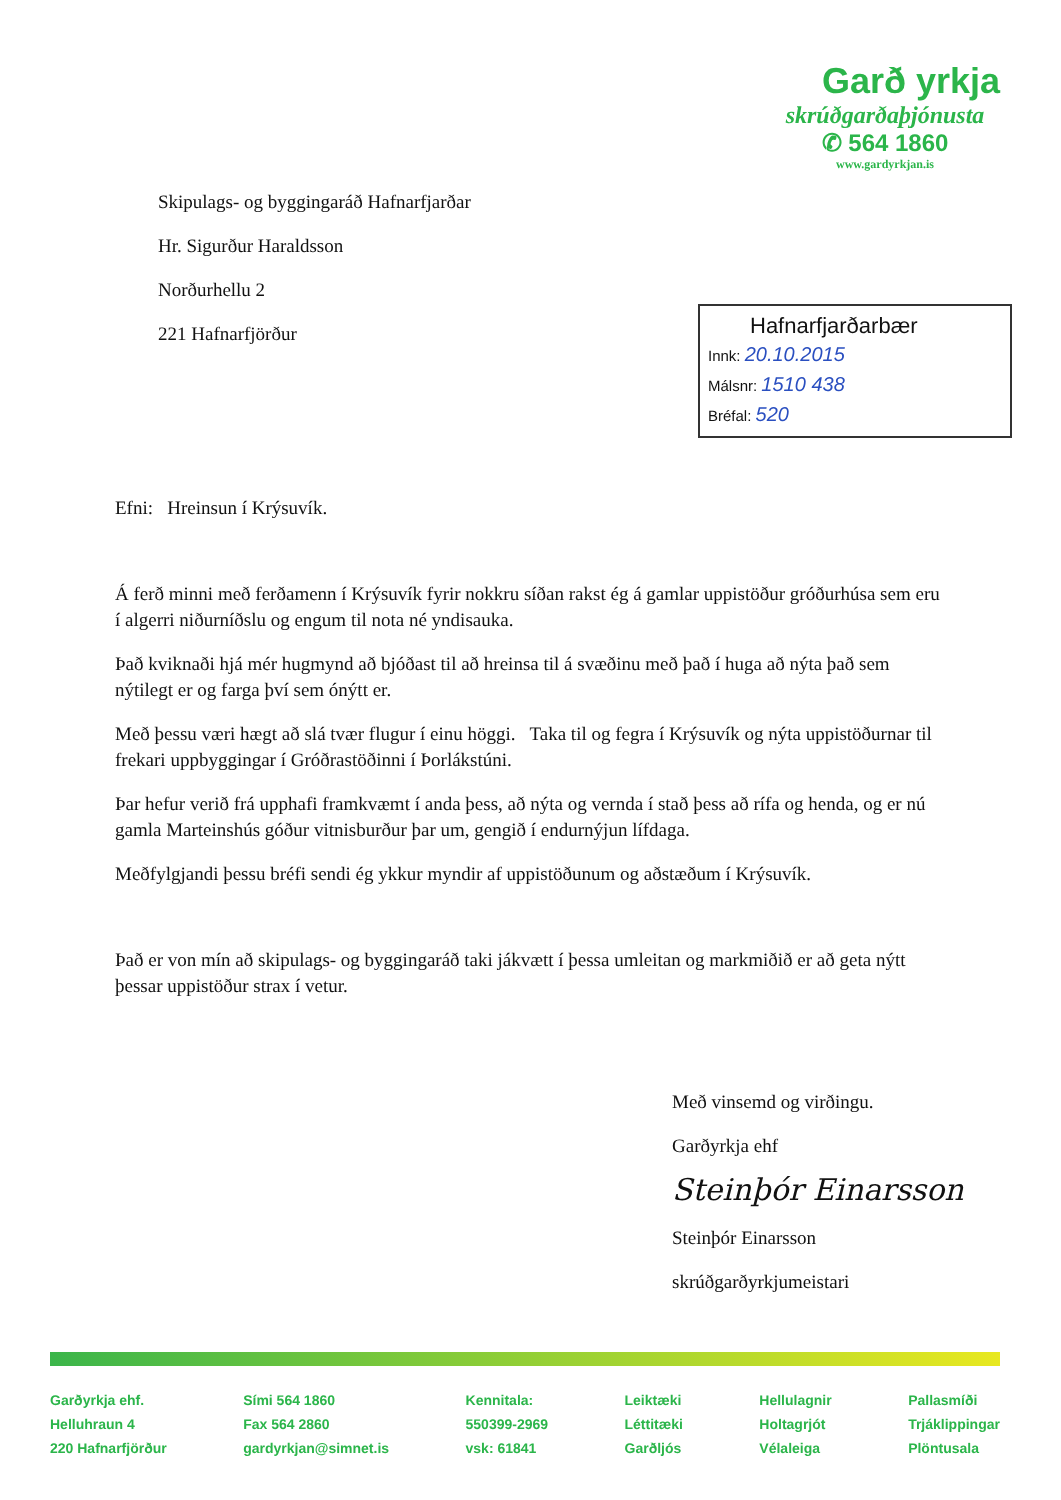Skipulags- og byggingaráð Hafnarfjarðar
Hr. Sigurður Haraldsson
Norðurhellu 2
221 Hafnarfjörður
Garð yrkja
skrúðgarðaþjónusta
✆ 564 1860
www.gardyrkjan.is
Hafnarfjarðarbær
Innk: 20.10.2015
Málsnr: 1510 438
Bréfal: 520
Efni: Hreinsun í Krýsuvík.
Á ferð minni með ferðamenn í Krýsuvík fyrir nokkru síðan rakst ég á gamlar uppistöður gróðurhúsa sem eru í algerri niðurníðslu og engum til nota né yndisauka.
Það kviknaði hjá mér hugmynd að bjóðast til að hreinsa til á svæðinu með það í huga að nýta það sem nýtilegt er og farga því sem ónýtt er.
Með þessu væri hægt að slá tvær flugur í einu höggi. Taka til og fegra í Krýsuvík og nýta uppistöðurnar til frekari uppbyggingar í Gróðrastöðinni í Þorlákstúni.
Þar hefur verið frá upphafi framkvæmt í anda þess, að nýta og vernda í stað þess að rífa og henda, og er nú gamla Marteinshús góður vitnisburður þar um, gengið í endurnýjun lífdaga.
Meðfylgjandi þessu bréfi sendi ég ykkur myndir af uppistöðunum og aðstæðum í Krýsuvík.
Það er von mín að skipulags- og byggingaráð taki jákvætt í þessa umleitan og markmiðið er að geta nýtt þessar uppistöður strax í vetur.
Með vinsemd og virðingu.
Garðyrkja ehf
Steinþór Einarsson
Steinþór Einarsson
skrúðgarðyrkjumeistari
Garðyrkja ehf.
Helluhraun 4
220 Hafnarfjörður
Sími 564 1860
Fax 564 2860
gardyrkjan@simnet.is
Kennitala:
550399-2969
vsk: 61841
Leiktæki
Léttitæki
Garðljós
Hellulagnir
Holtagrjót
Vélaleiga
Pallasmíði
Trjáklippingar
Plöntusala